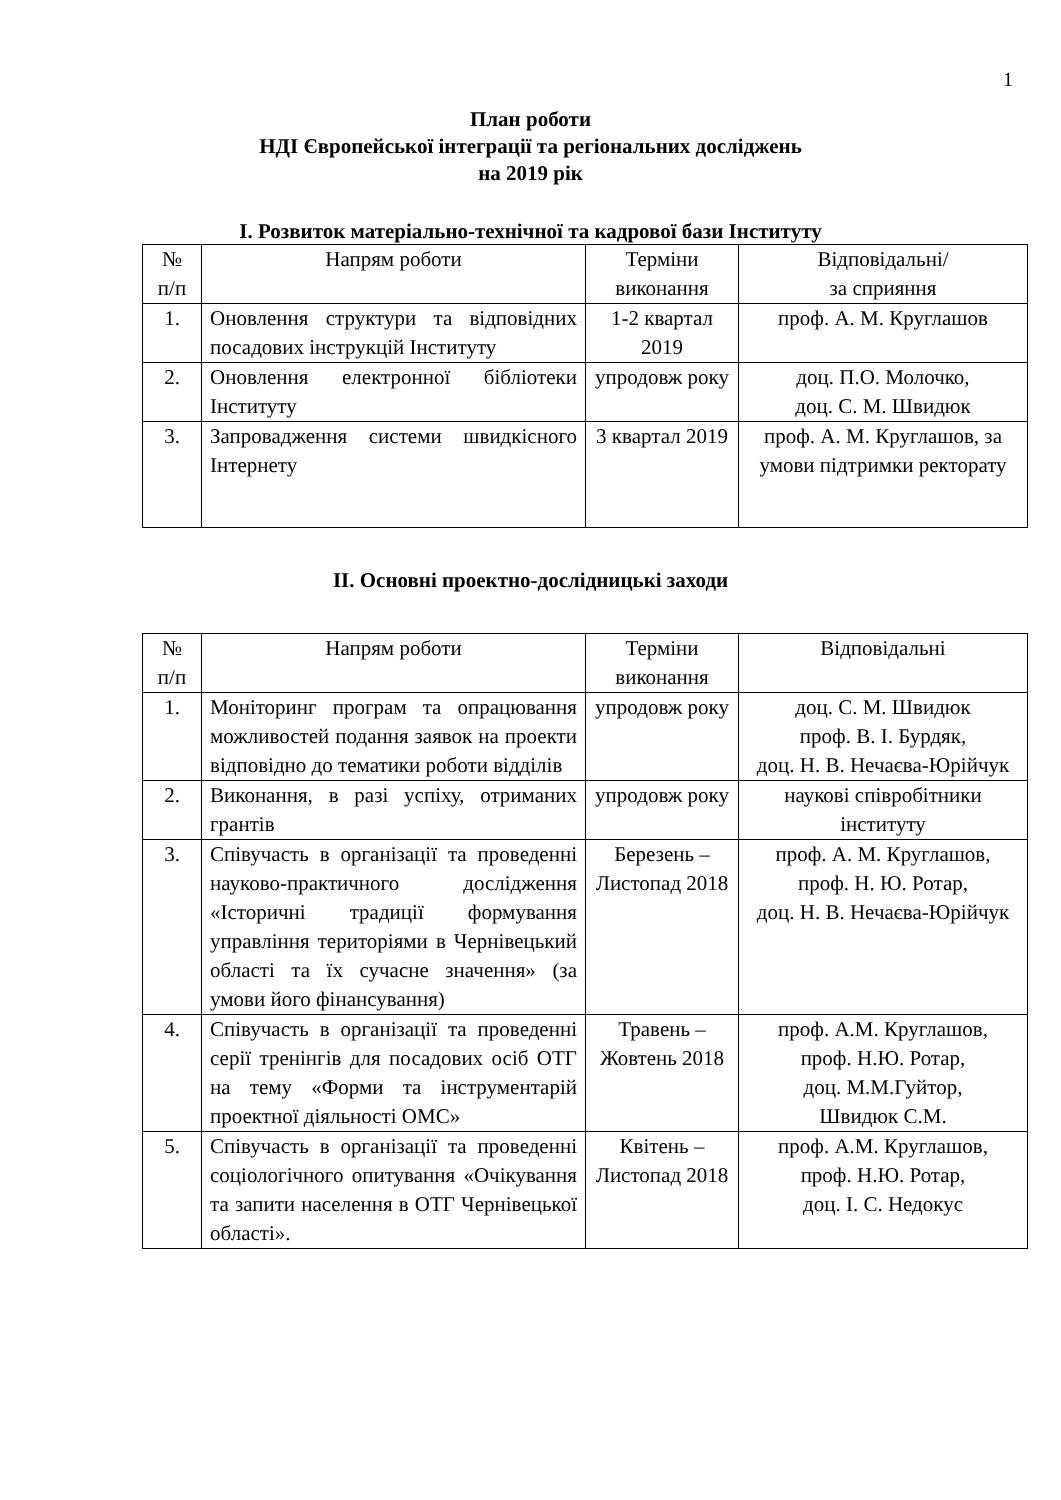1
План роботи
НДІ Європейської інтеграції та регіональних досліджень
на 2019 рік
I. Розвиток матеріально-технічної та кадрової бази Інституту
| № п/п | Напрям роботи | Терміни виконання | Відповідальні/ за сприяння |
| 1. | Оновлення структури та відповідних посадових інструкцій Інституту | 1-2 квартал 2019 | проф. А. М. Круглашов |
| 2. | Оновлення електронної бібліотеки Інституту | упродовж року | доц. П.О. Молочко, доц. С. М. Швидюк |
| 3. | Запровадження системи швидкісного Інтернету | 3 квартал 2019 | проф. А. М. Круглашов, за умови підтримки ректорату |
II. Основні проектно-дослідницькі заходи
| № п/п | Напрям роботи | Терміни виконання | Відповідальні |
| 1. | Моніторинг програм та опрацювання можливостей подання заявок на проекти відповідно до тематики роботи відділів | упродовж року | доц. С. М. Швидюк проф. В. І. Бурдяк, доц. Н. В. Нечаєва-Юрійчук |
| 2. | Виконання, в разі успіху, отриманих грантів | упродовж року | наукові співробітники інституту |
| 3. | Співучасть в організації та проведенні науково-практичного дослідження «Історичні традиції формування управління територіями в Чернівецький області та їх сучасне значення» (за умови його фінансування) | Березень – Листопад 2018 | проф. А. М. Круглашов, проф. Н. Ю. Ротар, доц. Н. В. Нечаєва-Юрійчук |
| 4. | Співучасть в організації та проведенні серії тренінгів для посадових осіб ОТГ на тему «Форми та інструментарій проектної діяльності ОМС» | Травень – Жовтень 2018 | проф. А.М. Круглашов, проф. Н.Ю. Ротар, доц. М.М.Гуйтор, Швидюк С.М. |
| 5. | Співучасть в організації та проведенні соціологічного опитування «Очікування та запити населення в ОТГ Чернівецької області». | Квітень – Листопад 2018 | проф. А.М. Круглашов, проф. Н.Ю. Ротар, доц. І. С. Недокус |